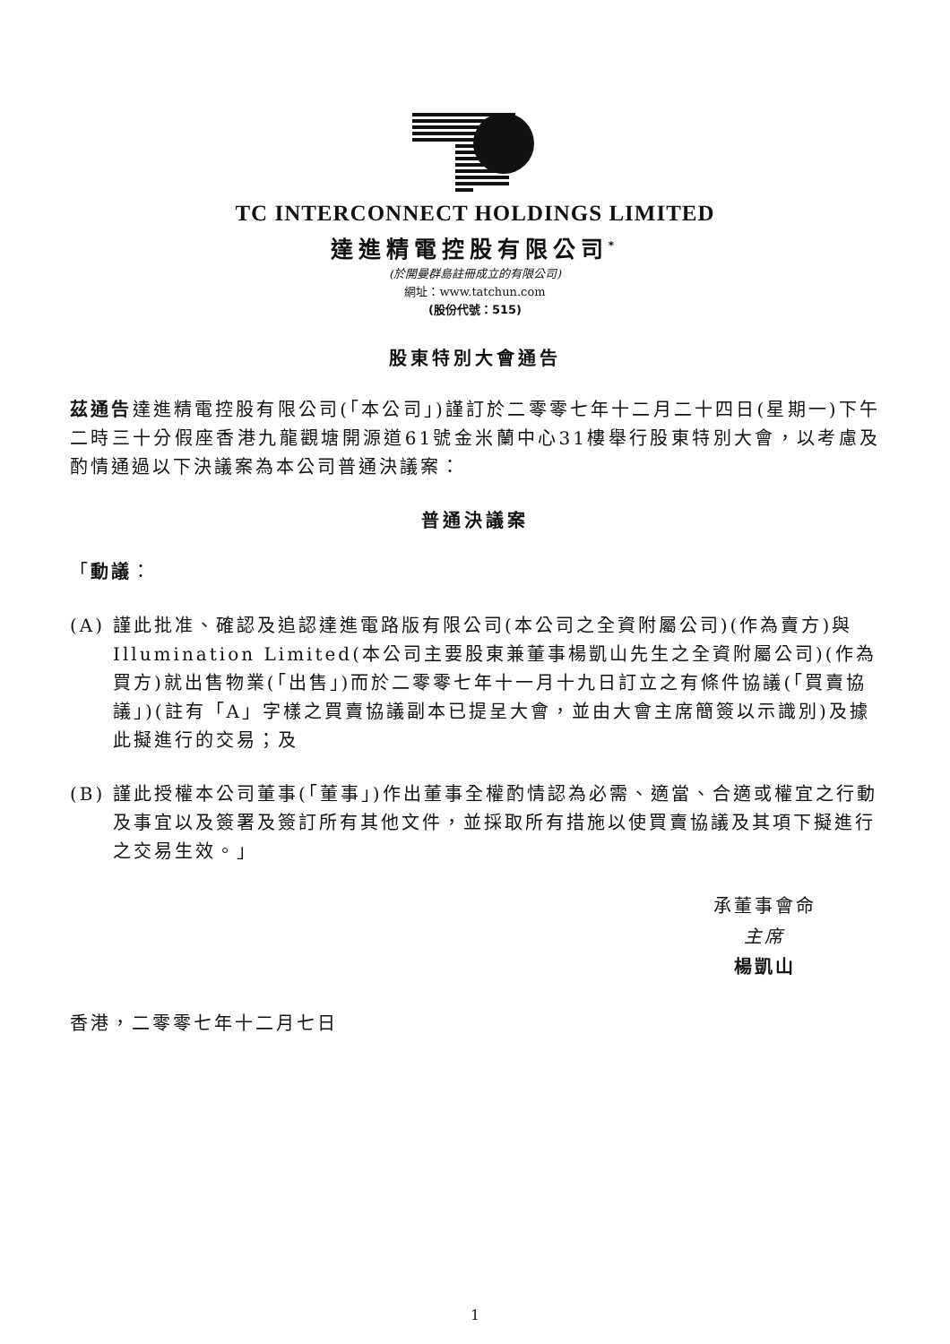TC INTERCONNECT HOLDINGS LIMITED
達進精電控股有限公司<sup>*</sup>
(於開曼群島註冊成立的有限公司)
網址：www.tatchun.com
(股份代號：515)
股東特別大會通告
茲通告達進精電控股有限公司(「本公司」)謹訂於二零零七年十二月二十四日(星期一)下午二時三十分假座香港九龍觀塘開源道61號金米蘭中心31樓舉行股東特別大會，以考慮及酌情通過以下決議案為本公司普通決議案：
普通決議案
「動議：
(A) 謹此批准、確認及追認達進電路版有限公司(本公司之全資附屬公司)(作為賣方)與Illumination Limited(本公司主要股東兼董事楊凱山先生之全資附屬公司)(作為買方)就出售物業(「出售」)而於二零零七年十一月十九日訂立之有條件協議(「買賣協議」)(註有「A」字樣之買賣協議副本已提呈大會，並由大會主席簡簽以示識別)及據此擬進行的交易；及
(B) 謹此授權本公司董事(「董事」)作出董事全權酌情認為必需、適當、合適或權宜之行動及事宜以及簽署及簽訂所有其他文件，並採取所有措施以使買賣協議及其項下擬進行之交易生效。」
承董事會命
主席
楊凱山
香港，二零零七年十二月七日
1